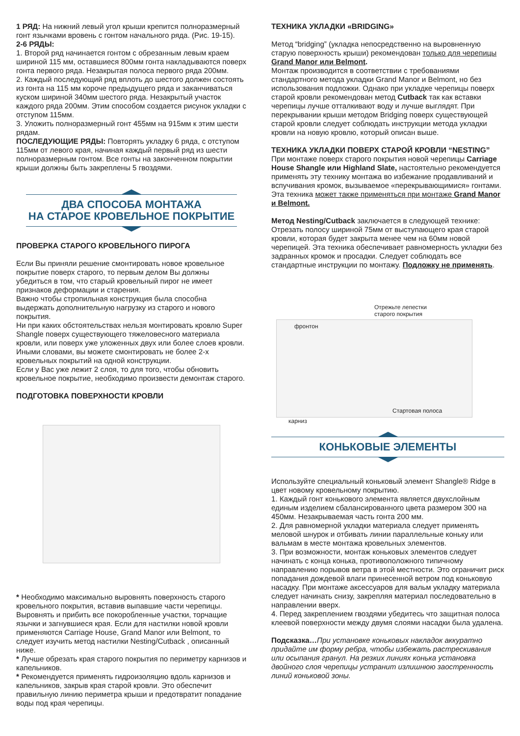1 РЯД: На нижний левый угол крыши крепится полноразмерный гонт язычками вровень с гонтом начального ряда. (Рис. 19-15).
2-6 РЯДЫ:
1. Второй ряд начинается гонтом с обрезанным левым краем шириной 115 мм, оставшиеся 800мм гонта накладываются поверх гонта первого ряда. Незакрытая полоса первого ряда 200мм.
2. Каждый последующий ряд вплоть до шестого должен состоять из гонта на 115 мм короче предыдущего ряда и заканчиваться куском шириной 340мм шестого ряда. Незакрытый участок каждого ряда 200мм. Этим способом создается рисунок укладки с отступом 115мм.
3. Уложить полноразмерный гонт 455мм на 915мм к этим шести рядам.
ПОСЛЕДУЮЩИЕ РЯДЫ: Повторять укладку 6 ряда, с отступом 115мм от левого края, начиная каждый первый ряд из шести полноразмерным гонтом. Все гонты на законченном покрытии крыши должны быть закреплены 5 гвоздями.
ДВА СПОСОБА МОНТАЖА
НА СТАРОЕ КРОВЕЛЬНОЕ ПОКРЫТИЕ
ПРОВЕРКА СТАРОГО КРОВЕЛЬНОГО ПИРОГА
Если Вы приняли решение смонтировать новое кровельное покрытие поверх старого, то первым делом Вы должны убедиться в том, что старый кровельный пирог не имеет признаков деформации и старения.
Важно чтобы стропильная конструкция была способна выдержать дополнительную нагрузку из старого и нового покрытия.
Ни при каких обстоятельствах нельзя монтировать кровлю Super Shangle поверх существующего тяжеловесного материала кровли, или поверх уже уложенных двух или более слоев кровли.
Иными словами, вы можете смонтировать не более 2-х кровельных покрытий на одной конструкции.
Если у Вас уже лежит 2 слоя, то для того, чтобы обновить кровельное покрытие, необходимо произвести демонтаж старого.
ПОДГОТОВКА ПОВЕРХНОСТИ КРОВЛИ
* Необходимо максимально выровнять поверхность старого кровельного покрытия, вставив выпавшие части черепицы. Выровнять и прибить все покоробленные участки, торчащие язычки и загнувшиеся края. Если для настилки новой кровли применяются Carriage House, Grand Manor или Belmont, то следует изучить метод настилки Nesting/Cutback , описанный ниже.
* Лучше обрезать края старого покрытия по периметру карнизов и капельников.
* Рекомендуется применять гидроизоляцию вдоль карнизов и капельников, закрыв края старой кровли. Это обеспечит правильную линию периметра крыши и предотвратит попадание воды под края черепицы.
ТЕХНИКА УКЛАДКИ «BRIDGING»
Метод “bridging” (укладка непосредственно на выровненную старую поверхность крыши) рекомендован только для черепицы Grand Manor или Belmont.
Монтаж производится в соответствии с требованиями стандартного метода укладки Grand Manor и Belmont, но без использования подложки. Однако при укладке черепицы поверх старой кровли рекомендован метод Cutback так как вставки черепицы лучше отталкивают воду и лучше выглядят. При перекрывании крыши методом Bridging поверх существующей старой кровли следует соблюдать инструкции метода укладки кровли на новую кровлю, который описан выше.
ТЕХНИКА УКЛАДКИ ПОВЕРХ СТАРОЙ КРОВЛИ “NESTING”
При монтаже поверх старого покрытия новой черепицы Carriage House Shangle или Highland Slate, настоятельно рекомендуется применять эту технику монтажа во избежание продавливаний и вспучивания кромок, вызываемое «перекрывающимися» гонтами.
Эта техника может также применяться при монтаже Grand Manor и Belmont.
Метод Nesting/Cutback заключается в следующей технике: Отрезать полосу шириной 75мм от выступающего края старой кровли, которая будет закрыта менее чем на 60мм новой черепицей. Эта техника обеспечивает равномерность укладки без задранных кромок и просадки. Следует соблюдать все стандартные инструкции по монтажу. Подложку не применять.
Отрежьте лепестки
старого покрытия
фронтон
Стартовая полоса
карниз
КОНЬКОВЫЕ ЭЛЕМЕНТЫ
Используйте специальный коньковый элемент Shangle® Ridge в цвет новому кровельному покрытию.
1. Каждый гонт конькового элемента является двухслойным единым изделием сбалансированного цвета размером 300 на 450мм. Незакрываемая часть гонта 200 мм.
2. Для равномерной укладки материала следует применять меловой шнурок и отбивать линии параллельные коньку или вальмам в месте монтажа кровельных элементов.
3. При возможности, монтаж коньковых элементов следует начинать с конца конька, противоположного типичному направлению порывов ветра в этой местности. Это ограничит риск попадания дождевой влаги принесенной ветром под коньковую насадку. При монтаже аксессуаров для вальм укладку материала следует начинать снизу, закрепляя материал последовательно в направлении вверх.
4. Перед закреплением гвоздями убедитесь что защитная полоса клеевой поверхности между двумя слоями насадки была удалена.
Подсказка…При установке коньковых накладок аккуратно придайте им форму ребра, чтобы избежать растрескивания или осыпания гранул. На резких линиях конька установка двойного слоя черепицы устранит излишнюю заостренность линий коньковой зоны.